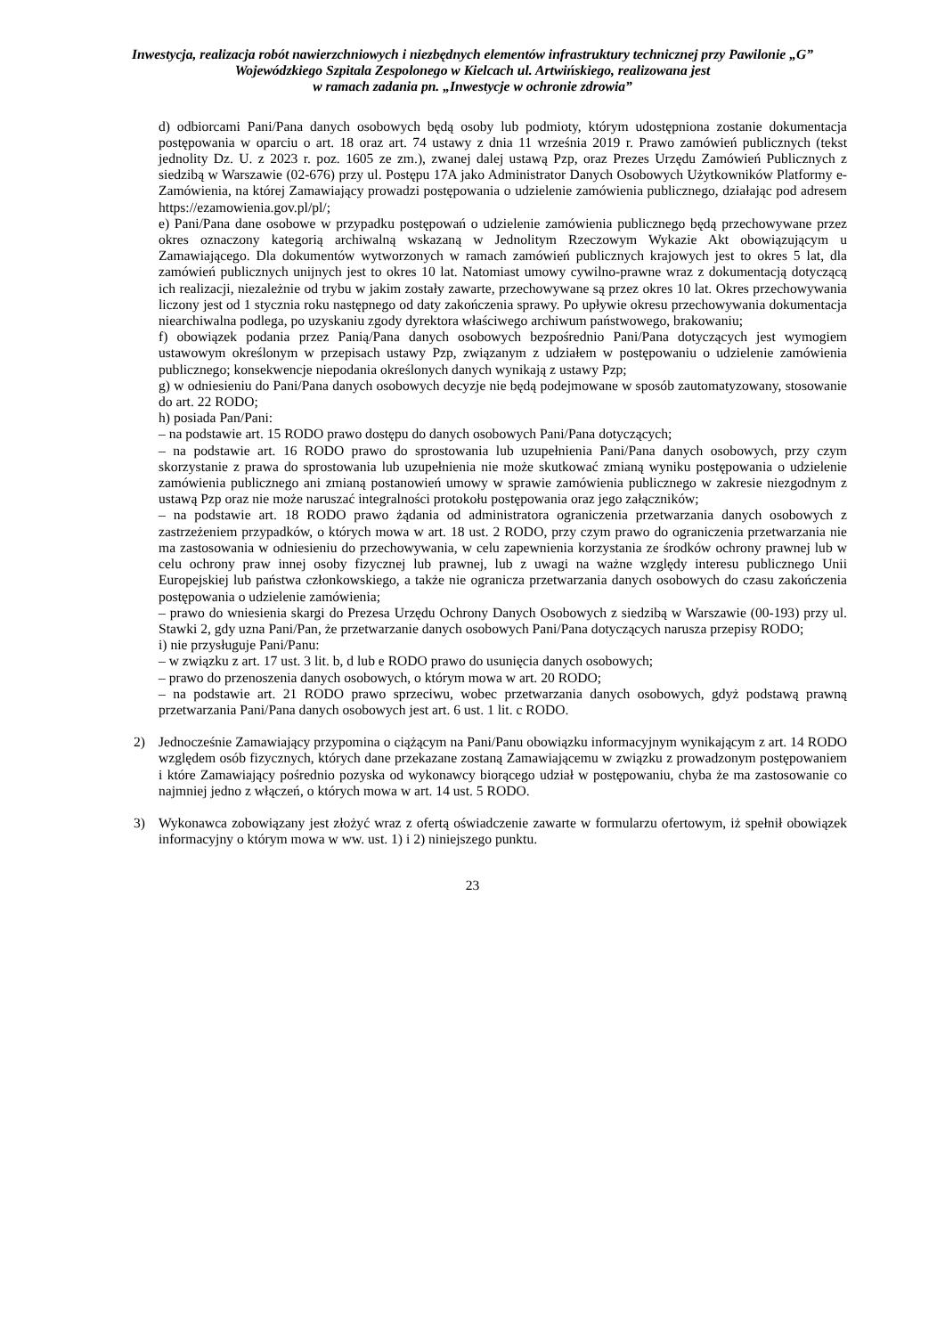Inwestycja, realizacja robót nawierzchniowych i niezbędnych elementów infrastruktury technicznej przy Pawilonie „G” Wojewódzkiego Szpitala Zespolonego w Kielcach ul. Artwińskiego, realizowana jest
w ramach zadania pn. „Inwestycje w ochronie zdrowia”
d) odbiorcami Pani/Pana danych osobowych będą osoby lub podmioty, którym udostępniona zostanie dokumentacja postępowania w oparciu o art. 18 oraz art. 74 ustawy z dnia 11 września 2019 r. Prawo zamówień publicznych (tekst jednolity Dz. U. z 2023 r. poz. 1605 ze zm.), zwanej dalej ustawą Pzp, oraz Prezes Urzędu Zamówień Publicznych z siedzibą w Warszawie (02-676) przy ul. Postępu 17A jako Administrator Danych Osobowych Użytkowników Platformy e-Zamówienia, na której Zamawiający prowadzi postępowania o udzielenie zamówienia publicznego, działając pod adresem https://ezamowienia.gov.pl/pl/;
e) Pani/Pana dane osobowe w przypadku postępowań o udzielenie zamówienia publicznego będą przechowywane przez okres oznaczony kategorią archiwalną wskazaną w Jednolitym Rzeczowym Wykazie Akt obowiązującym u Zamawiającego. Dla dokumentów wytworzonych w ramach zamówień publicznych krajowych jest to okres 5 lat, dla zamówień publicznych unijnych jest to okres 10 lat. Natomiast umowy cywilno-prawne wraz z dokumentacją dotyczącą ich realizacji, niezależnie od trybu w jakim zostały zawarte, przechowywane są przez okres 10 lat. Okres przechowywania liczony jest od 1 stycznia roku następnego od daty zakończenia sprawy. Po upływie okresu przechowywania dokumentacja niearchiwalna podlega, po uzyskaniu zgody dyrektora właściwego archiwum państwowego, brakowaniu;
f) obowiązek podania przez Panią/Pana danych osobowych bezpośrednio Pani/Pana dotyczących jest wymogiem ustawowym określonym w przepisach ustawy Pzp, związanym z udziałem w postępowaniu o udzielenie zamówienia publicznego; konsekwencje niepodania określonych danych wynikają z ustawy Pzp;
g) w odniesieniu do Pani/Pana danych osobowych decyzje nie będą podejmowane w sposób zautomatyzowany, stosowanie do art. 22 RODO;
h) posiada Pan/Pani:
– na podstawie art. 15 RODO prawo dostępu do danych osobowych Pani/Pana dotyczących;
– na podstawie art. 16 RODO prawo do sprostowania lub uzupełnienia Pani/Pana danych osobowych, przy czym skorzystanie z prawa do sprostowania lub uzupełnienia nie może skutkować zmianą wyniku postępowania o udzielenie zamówienia publicznego ani zmianą postanowień umowy w sprawie zamówienia publicznego w zakresie niezgodnym z ustawą Pzp oraz nie może naruszać integralności protokołu postępowania oraz jego załączników;
– na podstawie art. 18 RODO prawo żądania od administratora ograniczenia przetwarzania danych osobowych z zastrzeżeniem przypadków, o których mowa w art. 18 ust. 2 RODO, przy czym prawo do ograniczenia przetwarzania nie ma zastosowania w odniesieniu do przechowywania, w celu zapewnienia korzystania ze środków ochrony prawnej lub w celu ochrony praw innej osoby fizycznej lub prawnej, lub z uwagi na ważne względy interesu publicznego Unii Europejskiej lub państwa członkowskiego, a także nie ogranicza przetwarzania danych osobowych do czasu zakończenia postępowania o udzielenie zamówienia;
– prawo do wniesienia skargi do Prezesa Urzędu Ochrony Danych Osobowych z siedzibą w Warszawie (00-193) przy ul. Stawki 2, gdy uzna Pani/Pan, że przetwarzanie danych osobowych Pani/Pana dotyczących narusza przepisy RODO;
i) nie przysługuje Pani/Panu:
– w związku z art. 17 ust. 3 lit. b, d lub e RODO prawo do usunięcia danych osobowych;
– prawo do przenoszenia danych osobowych, o którym mowa w art. 20 RODO;
– na podstawie art. 21 RODO prawo sprzeciwu, wobec przetwarzania danych osobowych, gdyż podstawą prawną przetwarzania Pani/Pana danych osobowych jest art. 6 ust. 1 lit. c RODO.
2) Jednocześnie Zamawiający przypomina o ciążącym na Pani/Panu obowiązku informacyjnym wynikającym z art. 14 RODO względem osób fizycznych, których dane przekazane zostaną Zamawiającemu w związku z prowadzonym postępowaniem i które Zamawiający pośrednio pozyska od wykonawcy biorącego udział w postępowaniu, chyba że ma zastosowanie co najmniej jedno z włączeń, o których mowa w art. 14 ust. 5 RODO.
3) Wykonawca zobowiązany jest złożyć wraz z ofertą oświadczenie zawarte w formularzu ofertowym, iż spełnił obowiązek informacyjny o którym mowa w ww. ust. 1) i 2) niniejszego punktu.
23